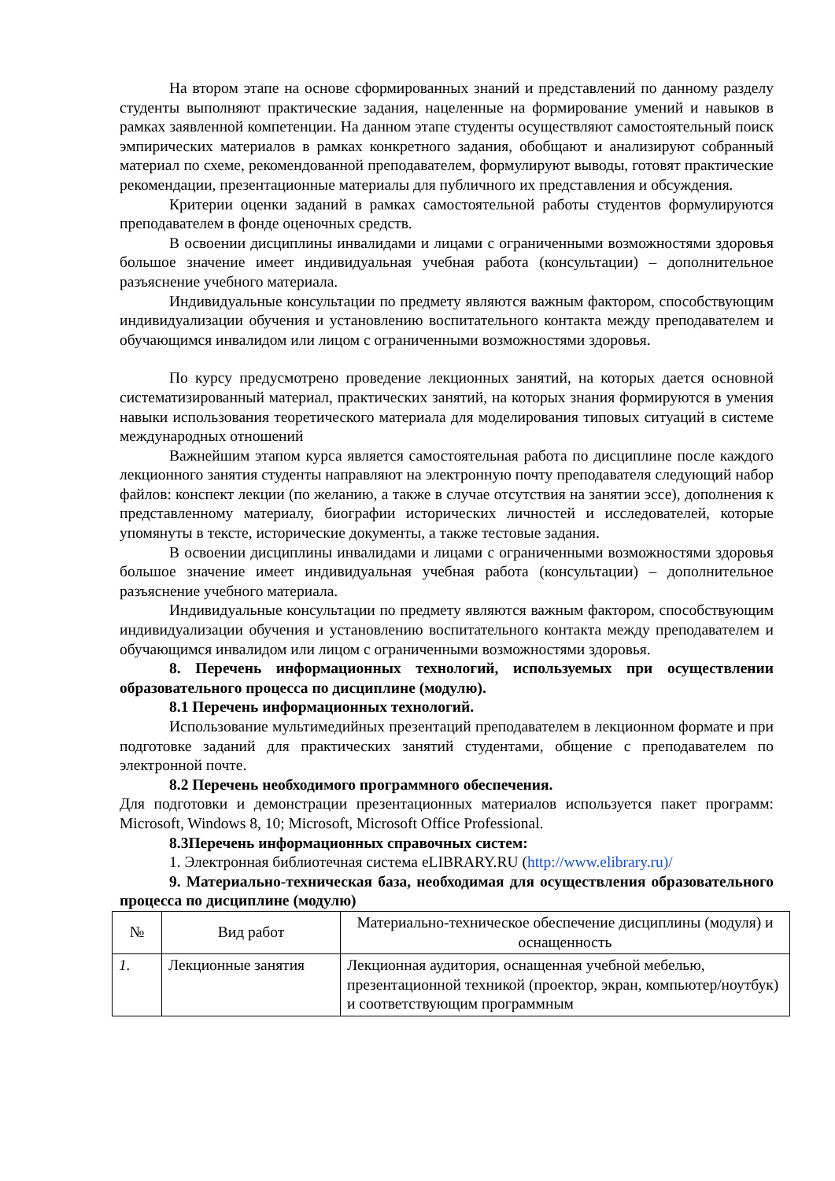На втором этапе на основе сформированных знаний и представлений по данному разделу студенты выполняют практические задания, нацеленные на формирование умений и навыков в рамках заявленной компетенции. На данном этапе студенты осуществляют самостоятельный поиск эмпирических материалов в рамках конкретного задания, обобщают и анализируют собранный материал по схеме, рекомендованной преподавателем, формулируют выводы, готовят практические рекомендации, презентационные материалы для публичного их представления и обсуждения.
Критерии оценки заданий в рамках самостоятельной работы студентов формулируются преподавателем в фонде оценочных средств.
В освоении дисциплины инвалидами и лицами с ограниченными возможностями здоровья большое значение имеет индивидуальная учебная работа (консультации) – дополнительное разъяснение учебного материала.
Индивидуальные консультации по предмету являются важным фактором, способствующим индивидуализации обучения и установлению воспитательного контакта между преподавателем и обучающимся инвалидом или лицом с ограниченными возможностями здоровья.
По курсу предусмотрено проведение лекционных занятий, на которых дается основной систематизированный материал, практических занятий, на которых знания формируются в умения навыки использования теоретического материала для моделирования типовых ситуаций в системе международных отношений
Важнейшим этапом курса является самостоятельная работа по дисциплине после каждого лекционного занятия студенты направляют на электронную почту преподавателя следующий набор файлов: конспект лекции (по желанию, а также в случае отсутствия на занятии эссе), дополнения к представленному материалу, биографии исторических личностей и исследователей, которые упомянуты в тексте, исторические документы, а также тестовые задания.
В освоении дисциплины инвалидами и лицами с ограниченными возможностями здоровья большое значение имеет индивидуальная учебная работа (консультации) – дополнительное разъяснение учебного материала.
Индивидуальные консультации по предмету являются важным фактором, способствующим индивидуализации обучения и установлению воспитательного контакта между преподавателем и обучающимся инвалидом или лицом с ограниченными возможностями здоровья.
8. Перечень информационных технологий, используемых при осуществлении образовательного процесса по дисциплине (модулю).
8.1 Перечень информационных технологий.
Использование мультимедийных презентаций преподавателем в лекционном формате и при подготовке заданий для практических занятий студентами, общение с преподавателем по электронной почте.
8.2 Перечень необходимого программного обеспечения.
Для подготовки и демонстрации презентационных материалов используется пакет программ: Microsoft, Windows 8, 10; Microsoft, Microsoft Office Professional.
8.3Перечень информационных справочных систем:
1. Электронная библиотечная система eLIBRARY.RU (http://www.elibrary.ru)/
9. Материально-техническая база, необходимая для осуществления образовательного процесса по дисциплине (модулю)
| № | Вид работ | Материально-техническое обеспечение дисциплины (модуля) и оснащенность |
| --- | --- | --- |
| 1. | Лекционные занятия | Лекционная аудитория, оснащенная учебной мебелью, презентационной техникой (проектор, экран, компьютер/ноутбук) и соответствующим программным |